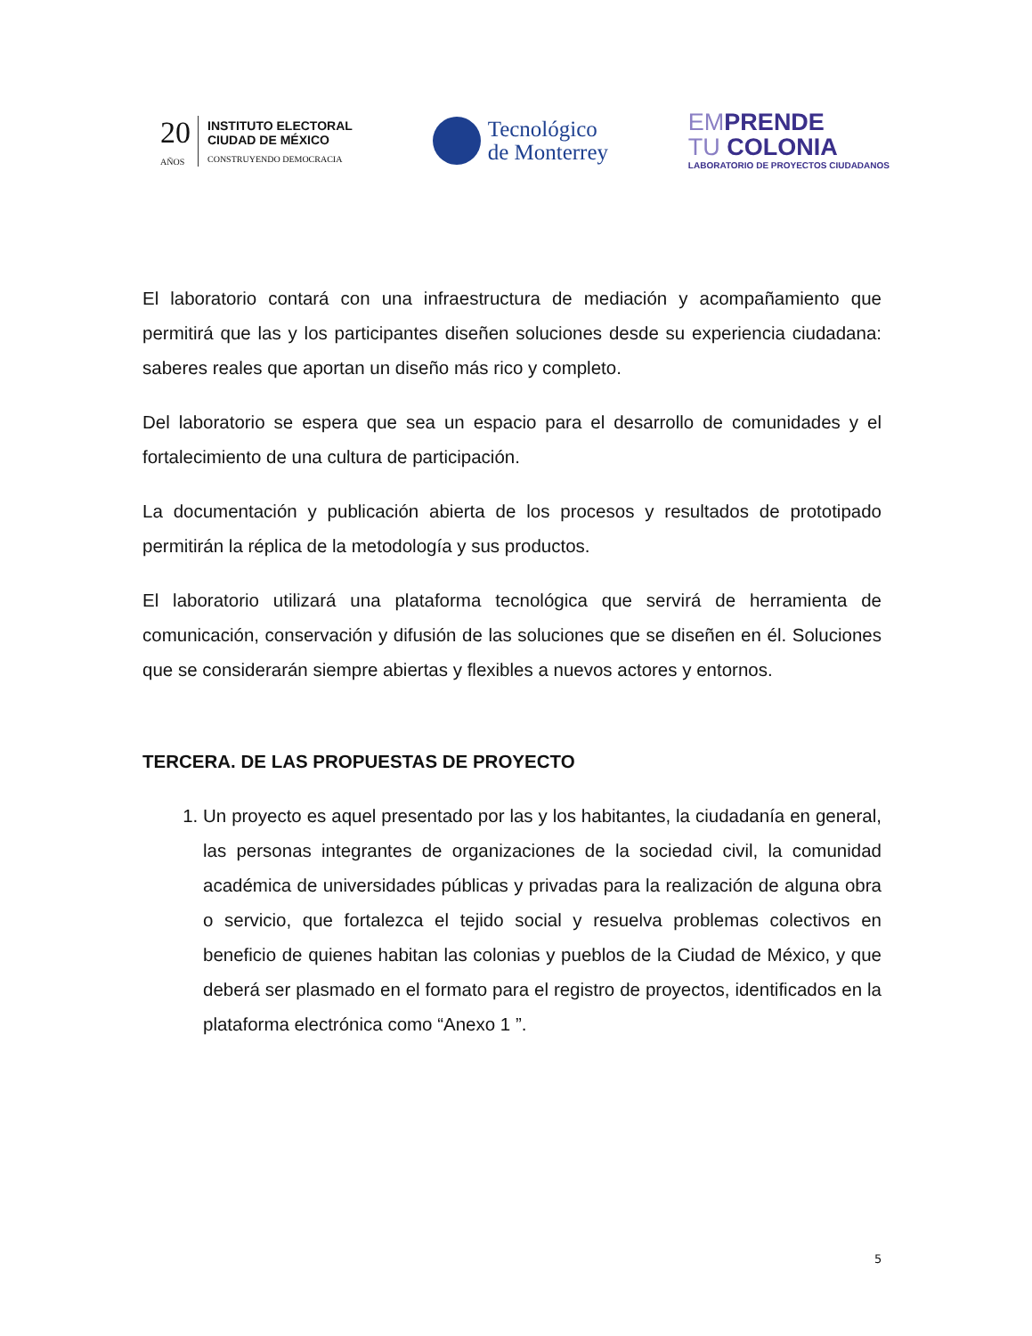20
AÑOS
INSTITUTO ELECTORAL
CIUDAD DE MÉXICO
CONSTRUYENDO DEMOCRACIA
Tecnológico
de Monterrey
EMPRENDE
TU COLONIA
LABORATORIO DE PROYECTOS CIUDADANOS
El laboratorio contará con una infraestructura de mediación y acompañamiento que permitirá que las y los participantes diseñen soluciones desde su experiencia ciudadana: saberes reales que aportan un diseño más rico y completo.
Del laboratorio se espera que sea un espacio para el desarrollo de comunidades y el fortalecimiento de una cultura de participación.
La documentación y publicación abierta de los procesos y resultados de prototipado permitirán la réplica de la metodología y sus productos.
El laboratorio utilizará una plataforma tecnológica que servirá de herramienta de comunicación, conservación y difusión de las soluciones que se diseñen en él. Soluciones que se considerarán siempre abiertas y flexibles a nuevos actores y entornos.
TERCERA. DE LAS PROPUESTAS DE PROYECTO
1. Un proyecto es aquel presentado por las y los habitantes, la ciudadanía en general, las personas integrantes de organizaciones de la sociedad civil, la comunidad académica de universidades públicas y privadas para la realización de alguna obra o servicio, que fortalezca el tejido social y resuelva problemas colectivos en beneficio de quienes habitan las colonias y pueblos de la Ciudad de México, y que deberá ser plasmado en el formato para el registro de proyectos, identificados en la plataforma electrónica como “Anexo 1 ”.
5